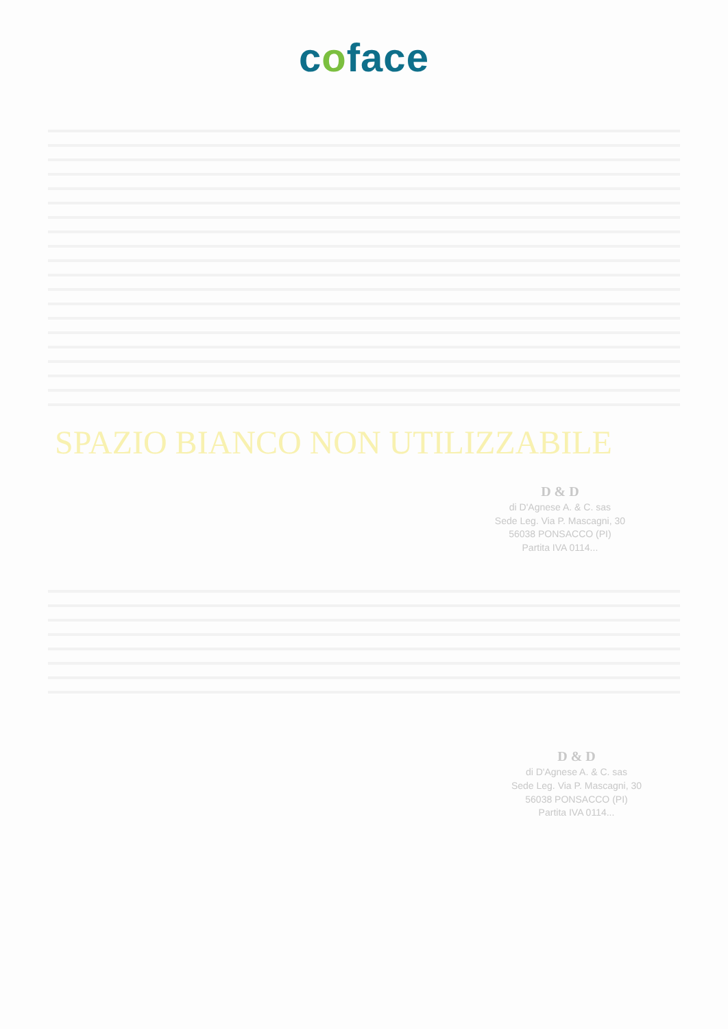coface
SPAZIO BIANCO NON UTILIZZABILE
D & D
di D'Agnese A. & C. sas
Sede Leg. Via P. Mascagni, 30
56038 PONSACCO (PI)
Partita IVA 0114...
D & D
di D'Agnese A. & C. sas
Sede Leg. Via P. Mascagni, 30
56038 PONSACCO (PI)
Partita IVA 0114...